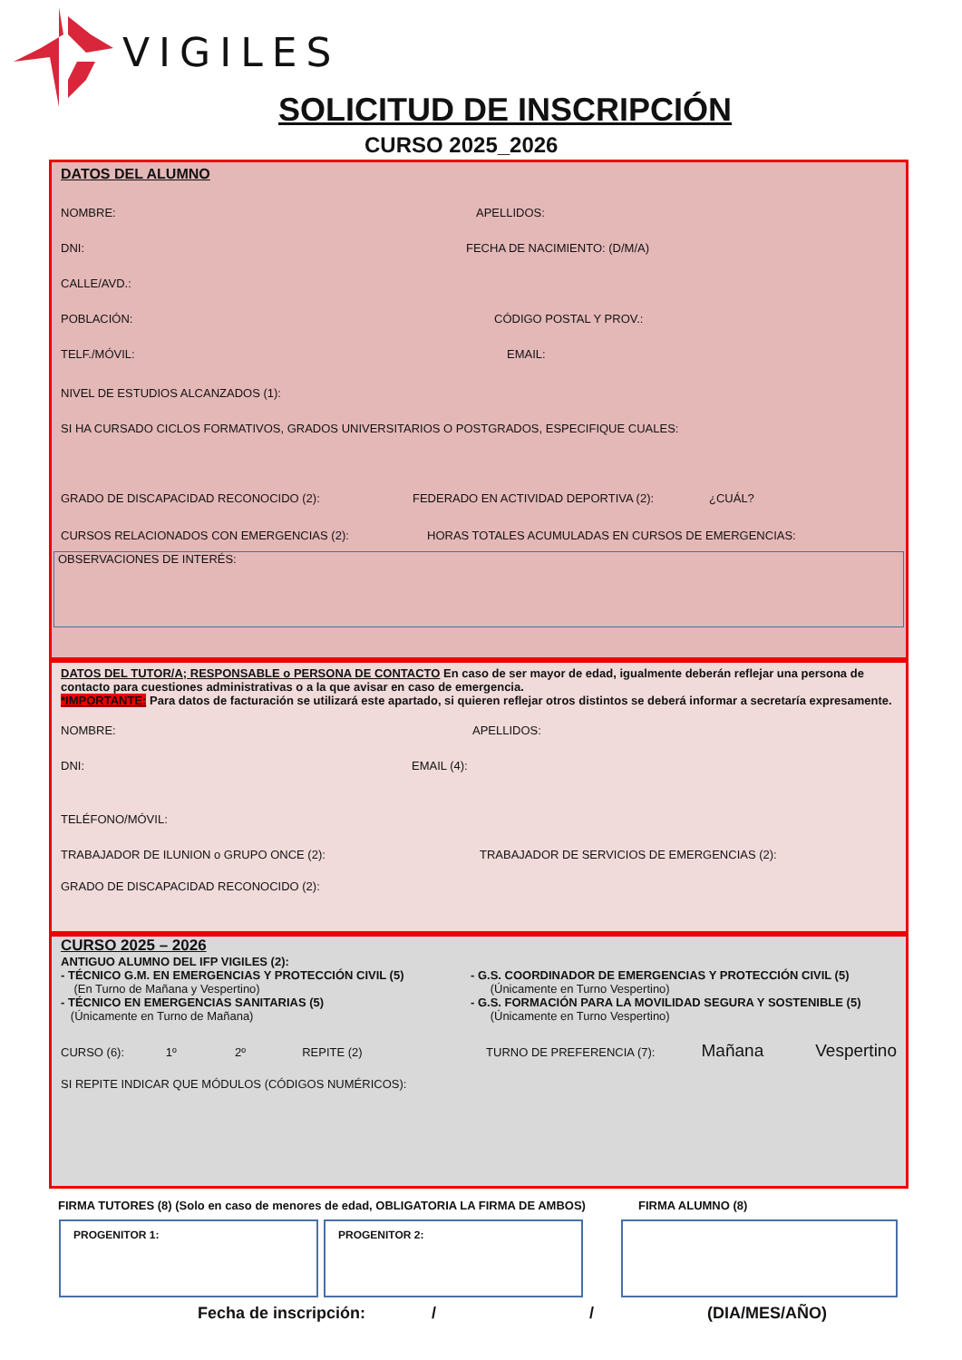VIGILES
SOLICITUD DE INSCRIPCIÓN
CURSO 2025_2026
DATOS DEL ALUMNO
NOMBRE: APELLIDOS:
DNI: FECHA DE NACIMIENTO: (D/M/A)
CALLE/AVD.:
POBLACIÓN: CÓDIGO POSTAL Y PROV.:
TELF./MÓVIL: EMAIL:
NIVEL DE ESTUDIOS ALCANZADOS (1):
SI HA CURSADO CICLOS FORMATIVOS, GRADOS UNIVERSITARIOS O POSTGRADOS, ESPECIFIQUE CUALES:
GRADO DE DISCAPACIDAD RECONOCIDO (2): FEDERADO EN ACTIVIDAD DEPORTIVA (2): ¿CUÁL?
CURSOS RELACIONADOS CON EMERGENCIAS (2): HORAS TOTALES ACUMULADAS EN CURSOS DE EMERGENCIAS:
OBSERVACIONES DE INTERÉS:
DATOS DEL TUTOR/A; RESPONSABLE o PERSONA DE CONTACTO En caso de ser mayor de edad, igualmente deberán reflejar una persona de contacto para cuestiones administrativas o a la que avisar en caso de emergencia.
*IMPORTANTE: Para datos de facturación se utilizará este apartado, si quieren reflejar otros distintos se deberá informar a secretaría expresamente.
NOMBRE: APELLIDOS:
DNI: EMAIL (4):
TELÉFONO/MÓVIL:
TRABAJADOR DE ILUNION o GRUPO ONCE (2): TRABAJADOR DE SERVICIOS DE EMERGENCIAS (2):
GRADO DE DISCAPACIDAD RECONOCIDO (2):
CURSO 2025 – 2026
ANTIGUO ALUMNO DEL IFP VIGILES (2):
- TÉCNICO G.M. EN EMERGENCIAS Y PROTECCIÓN CIVIL (5)
(En Turno de Mañana y Vespertino)
- TÉCNICO EN EMERGENCIAS SANITARIAS (5)
(Únicamente en Turno de Mañana)
- G.S. COORDINADOR DE EMERGENCIAS Y PROTECCIÓN CIVIL (5)
(Únicamente en Turno Vespertino)
- G.S. FORMACIÓN PARA LA MOVILIDAD SEGURA Y SOSTENIBLE (5)
(Únicamente en Turno Vespertino)
CURSO (6): 1º 2º REPITE (2) TURNO DE PREFERENCIA (7): Mañana Vespertino
SI REPITE INDICAR QUE MÓDULOS (CÓDIGOS NUMÉRICOS):
FIRMA TUTORES (8) (Solo en caso de menores de edad, OBLIGATORIA LA FIRMA DE AMBOS) FIRMA ALUMNO (8)
PROGENITOR 1: PROGENITOR 2:
Fecha de inscripción: / / (DIA/MES/AÑO)